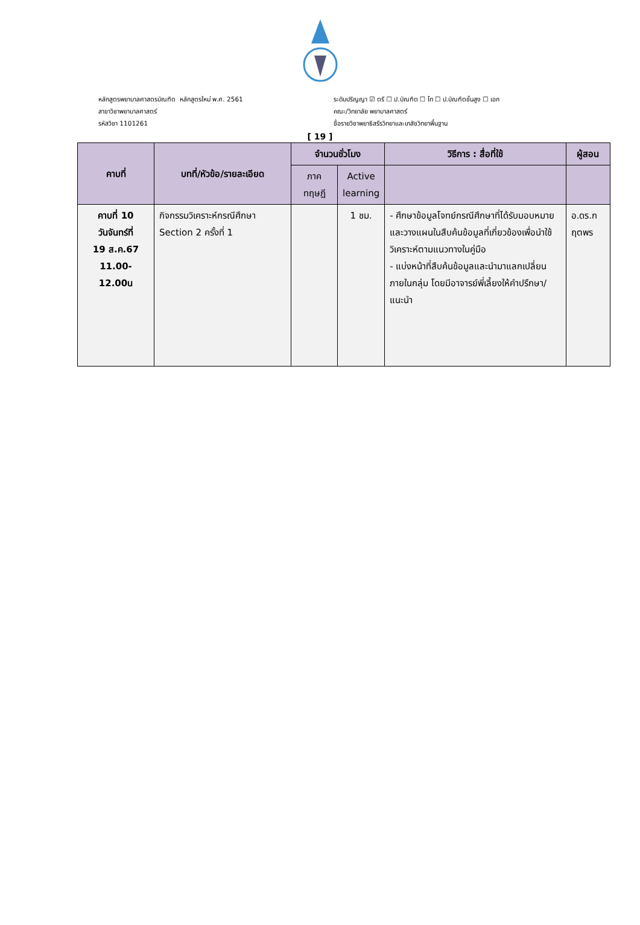หลักสูตรพยาบาลศาสตรบัณฑิต หลักสูตรใหม่ พ.ศ. 2561
สาขาวิชาพยาบาลศาสตร์
รหัสวิชา 1101261
ระดับปริญญา ☑ ตรี ☐ ป.บัณฑิต ☐ โท ☐ ป.บัณฑิตชั้นสูง ☐ เอก
คณะ/วิทยาลัย พยาบาลศาสตร์
ชื่อรายวิชาพยาธิสรีรวิทยาและเภสัชวิทยาพื้นฐาน
[ 19 ]
| คาบที่ | บทที่/หัวข้อ/รายละเอียด | จำนวนชั่วโมง | | วิธีการ : สื่อที่ใช้ | ผู้สอน |
| --- | --- | --- | --- | --- | --- |
| | | ภาค ทฤษฎี | Active learning | | |
| คาบที่ 10 วันจันทร์ที่ 19 ส.ค.67 11.00-12.00น | กิจกรรมวิเคราะห์กรณีศึกษา Section 2 ครั้งที่ 1 | | 1 ชม. | - ศึกษาข้อมูลโจทย์กรณีศึกษาที่ได้รับมอบหมายและวางแผนในสืบค้นข้อมูลที่เกี่ยวข้องเพื่อนำใช้วิเคราะห์ตามแนวทางในคู่มือ - แบ่งหน้าที่สืบค้นข้อมูลและนำมาแลกเปลี่ยนภายในกลุ่ม โดยมีอาจารย์พี่เลี้ยงให้คำปรึกษา/แนะนำ | อ.ดร.กฤตพร |